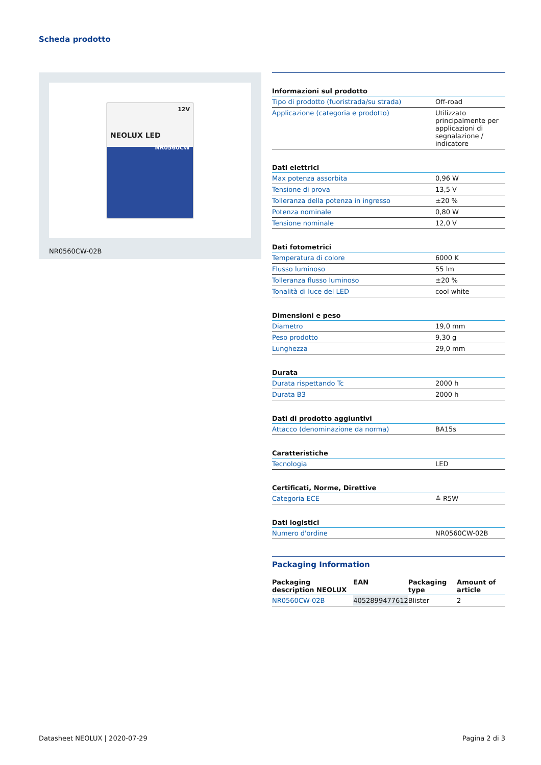Scheda prodotto
12V
NEOLUX LED
NR0560CW
NR0560CW-02B
Informazioni sul prodotto
| Tipo di prodotto (fuoristrada/su strada) | Off-road |
| Applicazione (categoria e prodotto) | Utilizzato principalmente per applicazioni di segnalazione / indicatore |
Dati elettrici
| Max potenza assorbita | 0,96 W |
| Tensione di prova | 13,5 V |
| Tolleranza della potenza in ingresso | ±20 % |
| Potenza nominale | 0,80 W |
| Tensione nominale | 12,0 V |
Dati fotometrici
| Temperatura di colore | 6000 K |
| Flusso luminoso | 55 lm |
| Tolleranza flusso luminoso | ±20 % |
| Tonalità di luce del LED | cool white |
Dimensioni e peso
| Diametro | 19,0 mm |
| Peso prodotto | 9,30 g |
| Lunghezza | 29,0 mm |
Durata
| Durata rispettando Tc | 2000 h |
| Durata B3 | 2000 h |
Dati di prodotto aggiuntivi
| Attacco (denominazione da norma) | BA15s |
Caratteristiche
| Tecnologia | LED |
Certificati, Norme, Direttive
| Categoria ECE | ≙ R5W |
Dati logistici
| Numero d'ordine | NR0560CW-02B |
Packaging Information
| Packaging description NEOLUX | EAN | Packaging type | Amount of article |
| --- | --- | --- | --- |
| NR0560CW-02B | 4052899477612 | Blister | 2 |
Datasheet NEOLUX | 2020-07-29 Pagina 2 di 3